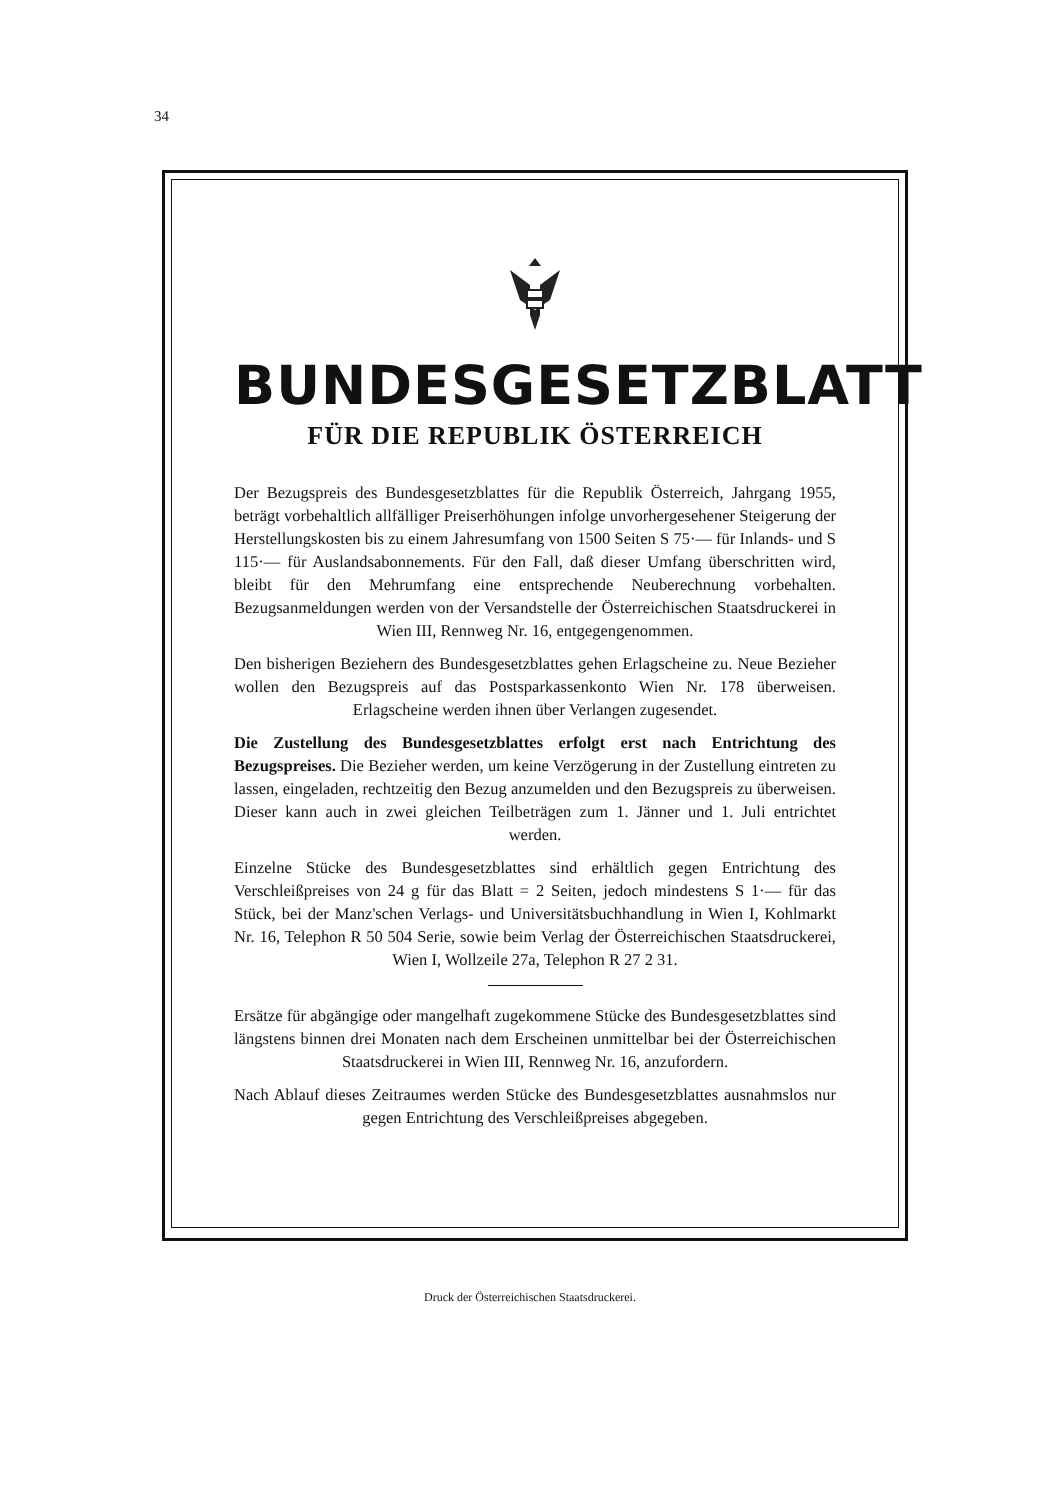34
BUNDESGESETZBLATT
FÜR DIE REPUBLIK ÖSTERREICH
Der Bezugspreis des Bundesgesetzblattes für die Republik Österreich, Jahrgang 1955, beträgt vorbehaltlich allfälliger Preiserhöhungen infolge unvorhergesehener Steigerung der Herstellungskosten bis zu einem Jahresumfang von 1500 Seiten S 75·— für Inlands- und S 115·— für Auslandsabonnements. Für den Fall, daß dieser Umfang überschritten wird, bleibt für den Mehrumfang eine entsprechende Neuberechnung vorbehalten. Bezugsanmeldungen werden von der Versandstelle der Österreichischen Staatsdruckerei in Wien III, Rennweg Nr. 16, entgegengenommen.
Den bisherigen Beziehern des Bundesgesetzblattes gehen Erlagscheine zu. Neue Bezieher wollen den Bezugspreis auf das Postsparkassenkonto Wien Nr. 178 überweisen. Erlagscheine werden ihnen über Verlangen zugesendet.
Die Zustellung des Bundesgesetzblattes erfolgt erst nach Entrichtung des Bezugspreises. Die Bezieher werden, um keine Verzögerung in der Zustellung eintreten zu lassen, eingeladen, rechtzeitig den Bezug anzumelden und den Bezugspreis zu überweisen. Dieser kann auch in zwei gleichen Teilbeträgen zum 1. Jänner und 1. Juli entrichtet werden.
Einzelne Stücke des Bundesgesetzblattes sind erhältlich gegen Entrichtung des Verschleißpreises von 24 g für das Blatt = 2 Seiten, jedoch mindestens S 1·— für das Stück, bei der Manz'schen Verlags- und Universitätsbuchhandlung in Wien I, Kohlmarkt Nr. 16, Telephon R 50 504 Serie, sowie beim Verlag der Österreichischen Staatsdruckerei, Wien I, Wollzeile 27a, Telephon R 27 2 31.
Ersätze für abgängige oder mangelhaft zugekommene Stücke des Bundesgesetzblattes sind längstens binnen drei Monaten nach dem Erscheinen unmittelbar bei der Österreichischen Staatsdruckerei in Wien III, Rennweg Nr. 16, anzufordern.
Nach Ablauf dieses Zeitraumes werden Stücke des Bundesgesetzblattes ausnahmslos nur gegen Entrichtung des Verschleißpreises abgegeben.
Druck der Österreichischen Staatsdruckerei.